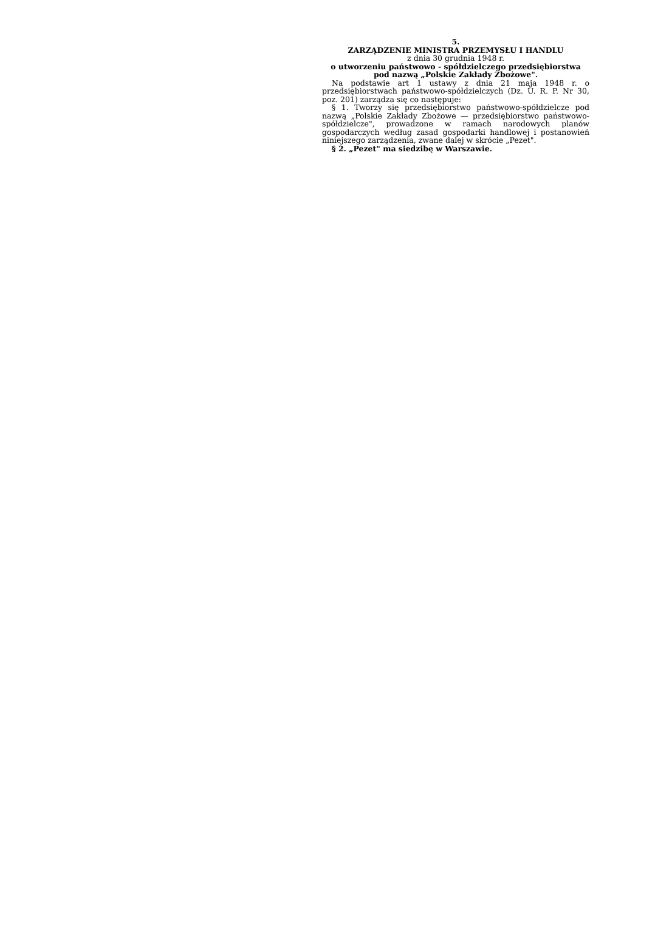5.
ZARZĄDZENIE MINISTRA PRZEMYSŁU I HANDLU
z dnia 30 grudnia 1948 r.
o utworzeniu państwowo - spółdzielczego przedsiębiorstwa pod nazwą „Polskie Zakłady Zbożowe".
Na podstawie art 1 ustawy z dnia 21 maja 1948 r. o przedsiębiorstwach państwowo-spółdzielczych (Dz. U. R. P. Nr 30, poz. 201) zarządza się co następuje:
§ 1. Tworzy się przedsiębiorstwo państwowo-spółdzielcze pod nazwą „Polskie Zakłady Zbożowe — przedsiębiorstwo państwowo-spółdzielcze", prowadzone w ramach narodowych planów gospodarczych według zasad gospodarki handlowej i postanowień niniejszego zarządzenia, zwane dalej w skrócie „Pezet".
§ 2. „Pezet" ma siedzibę w Warszawie.